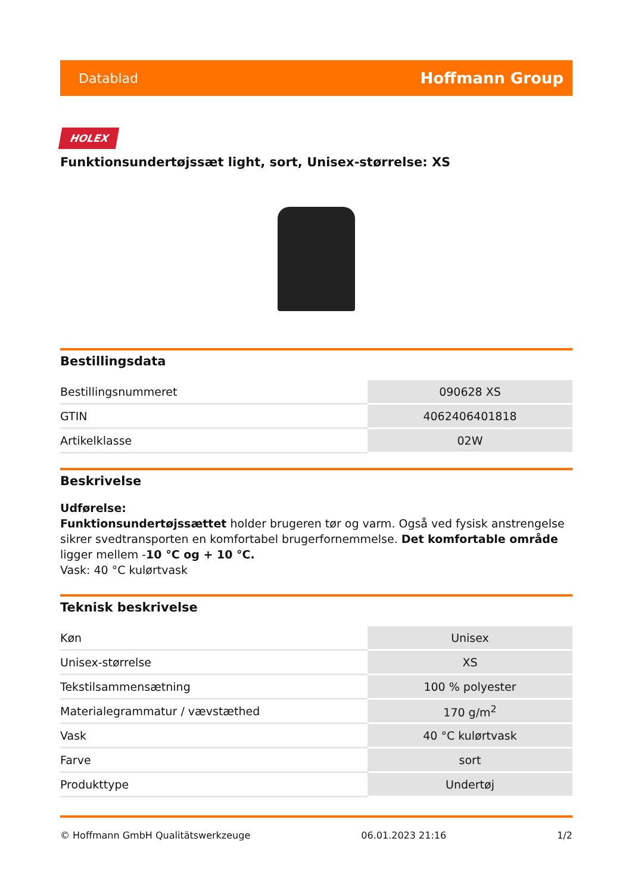Datablad Hoffmann Group
HOLEX
Funktionsundertøjssæt light, sort, Unisex-størrelse: XS
Bestillingsdata
| Bestillingsnummeret | 090628 XS |
| GTIN | 4062406401818 |
| Artikelklasse | 02W |
Beskrivelse
Udførelse:
Funktionsundertøjssættet holder brugeren tør og varm. Også ved fysisk anstrengelse sikrer svedtransporten en komfortabel brugerfornemmelse. Det komfortable område ligger mellem -10 °C og + 10 °C.
Vask: 40 °C kulørtvask
Teknisk beskrivelse
| Køn | Unisex |
| Unisex-størrelse | XS |
| Tekstilsammensætning | 100 % polyester |
| Materialegrammatur / vævstæthed | 170 g/m<sup>2</sup> |
| Vask | 40 °C kulørtvask |
| Farve | sort |
| Produkttype | Undertøj |
© Hoffmann GmbH Qualitätswerkzeuge 06.01.2023 21:16 1/2